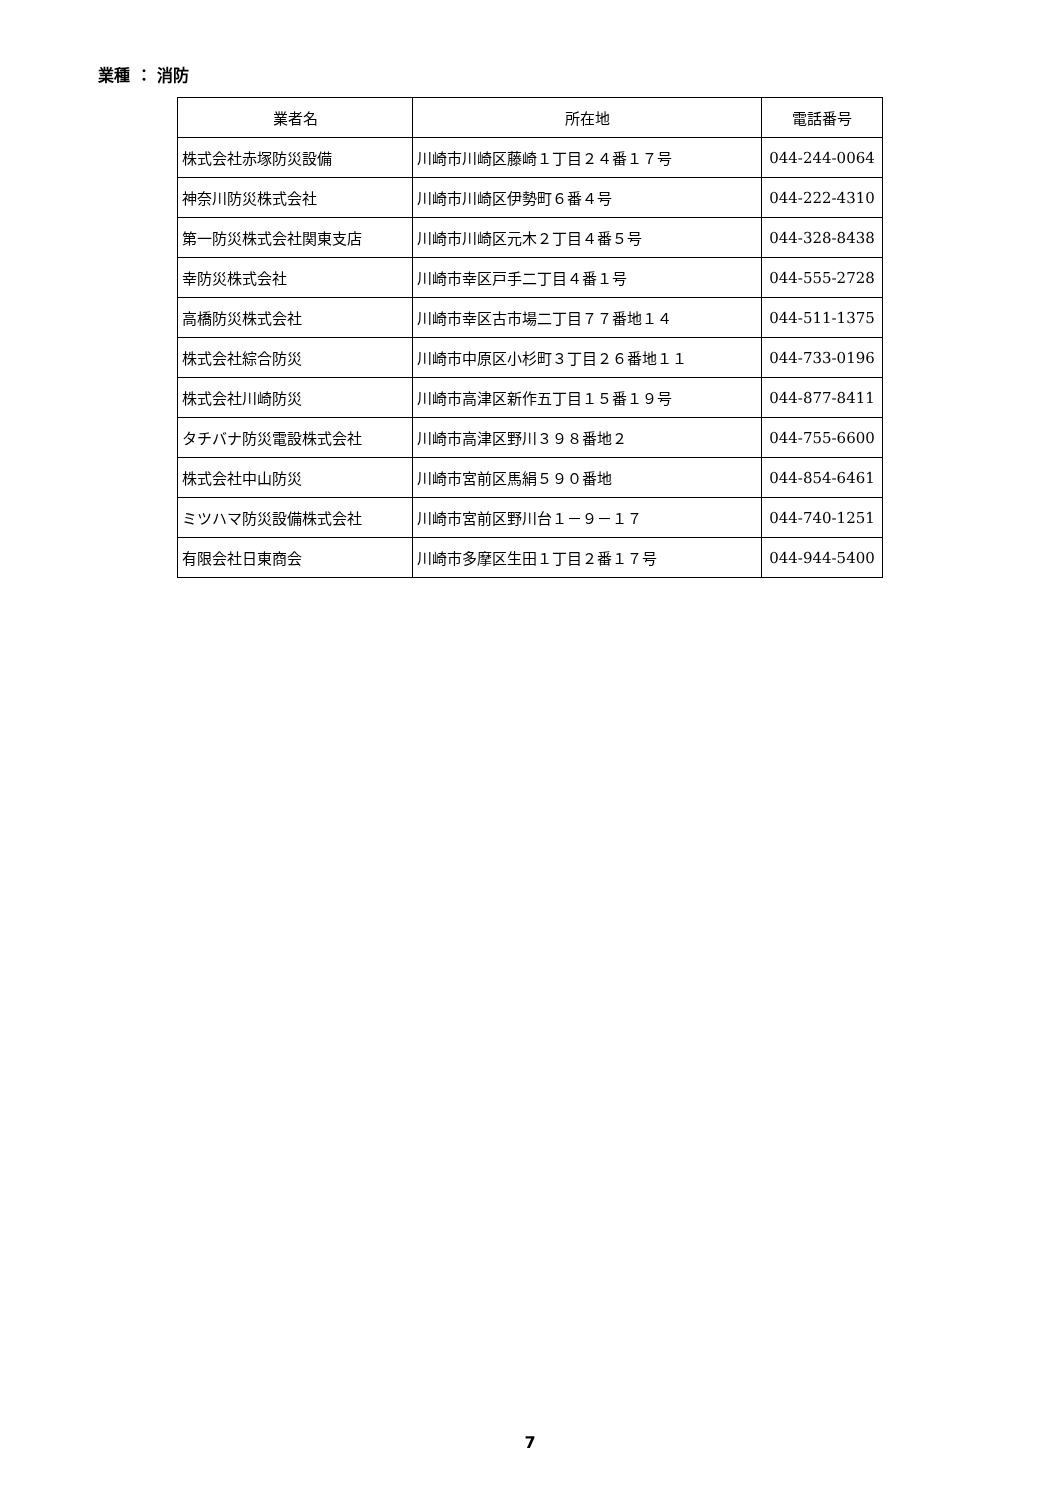業種 ： 消防
| 業者名 | 所在地 | 電話番号 |
| --- | --- | --- |
| 株式会社赤塚防災設備 | 川崎市川崎区藤崎１丁目２４番１７号 | 044-244-0064 |
| 神奈川防災株式会社 | 川崎市川崎区伊勢町６番４号 | 044-222-4310 |
| 第一防災株式会社関東支店 | 川崎市川崎区元木２丁目４番５号 | 044-328-8438 |
| 幸防災株式会社 | 川崎市幸区戸手二丁目４番１号 | 044-555-2728 |
| 高橋防災株式会社 | 川崎市幸区古市場二丁目７７番地１４ | 044-511-1375 |
| 株式会社綜合防災 | 川崎市中原区小杉町３丁目２６番地１１ | 044-733-0196 |
| 株式会社川崎防災 | 川崎市高津区新作五丁目１５番１９号 | 044-877-8411 |
| タチバナ防災電設株式会社 | 川崎市高津区野川３９８番地２ | 044-755-6600 |
| 株式会社中山防災 | 川崎市宮前区馬絹５９０番地 | 044-854-6461 |
| ミツハマ防災設備株式会社 | 川崎市宮前区野川台１－９－１７ | 044-740-1251 |
| 有限会社日東商会 | 川崎市多摩区生田１丁目２番１７号 | 044-944-5400 |
7